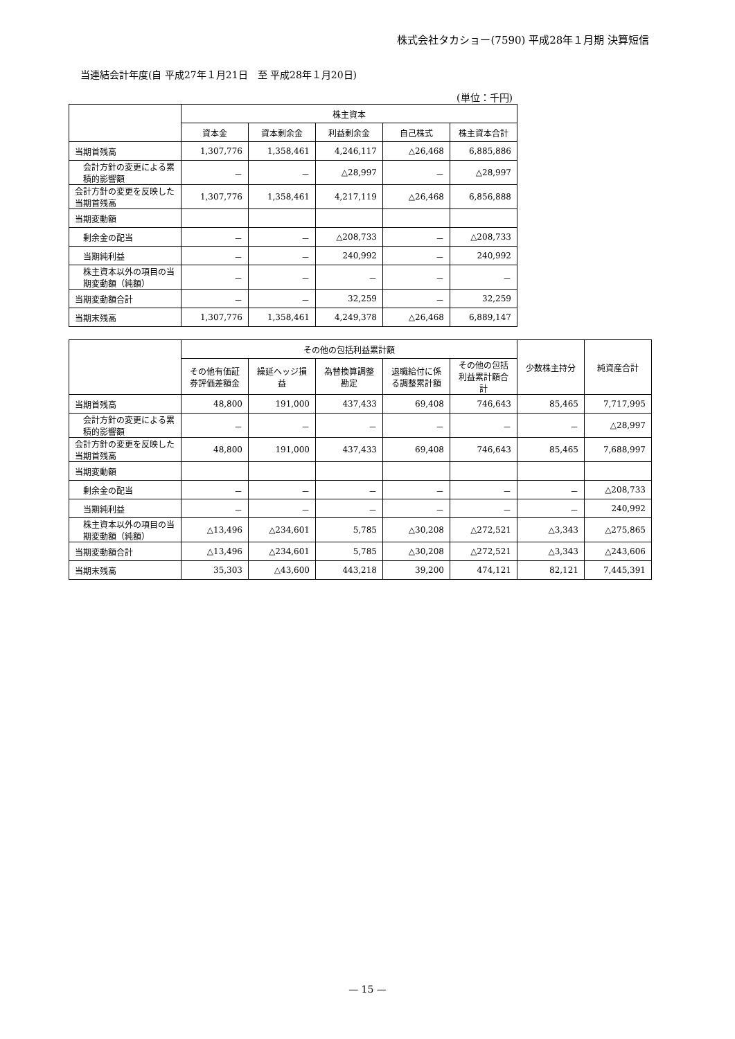株式会社タカショー(7590) 平成28年１月期 決算短信
当連結会計年度(自 平成27年１月21日　至 平成28年１月20日)
(単位：千円)
| | 株主資本 | | | | |
| --- | --- | --- | --- | --- | --- |
| | 資本金 | 資本剰余金 | 利益剰余金 | 自己株式 | 株主資本合計 |
| 当期首残高 | 1,307,776 | 1,358,461 | 4,246,117 | △26,468 | 6,885,886 |
| 会計方針の変更による累積的影響額 | － | － | △28,997 | － | △28,997 |
| 会計方針の変更を反映した当期首残高 | 1,307,776 | 1,358,461 | 4,217,119 | △26,468 | 6,856,888 |
| 当期変動額 | | | | | |
| 剰余金の配当 | － | － | △208,733 | － | △208,733 |
| 当期純利益 | － | － | 240,992 | － | 240,992 |
| 株主資本以外の項目の当期変動額（純額） | － | － | － | － | － |
| 当期変動額合計 | － | － | 32,259 | － | 32,259 |
| 当期末残高 | 1,307,776 | 1,358,461 | 4,249,378 | △26,468 | 6,889,147 |
| | その他の包括利益累計額 | | | | | 少数株主持分 | 純資産合計 |
| --- | --- | --- | --- | --- | --- | --- | --- |
| | その他有価証券評価差額金 | 繰延ヘッジ損益 | 為替換算調整勘定 | 退職給付に係る調整累計額 | その他の包括利益累計額合計 | | |
| 当期首残高 | 48,800 | 191,000 | 437,433 | 69,408 | 746,643 | 85,465 | 7,717,995 |
| 会計方針の変更による累積的影響額 | － | － | － | － | － | － | △28,997 |
| 会計方針の変更を反映した当期首残高 | 48,800 | 191,000 | 437,433 | 69,408 | 746,643 | 85,465 | 7,688,997 |
| 当期変動額 | | | | | | | |
| 剰余金の配当 | － | － | － | － | － | － | △208,733 |
| 当期純利益 | － | － | － | － | － | － | 240,992 |
| 株主資本以外の項目の当期変動額（純額） | △13,496 | △234,601 | 5,785 | △30,208 | △272,521 | △3,343 | △275,865 |
| 当期変動額合計 | △13,496 | △234,601 | 5,785 | △30,208 | △272,521 | △3,343 | △243,606 |
| 当期末残高 | 35,303 | △43,600 | 443,218 | 39,200 | 474,121 | 82,121 | 7,445,391 |
— 15 —